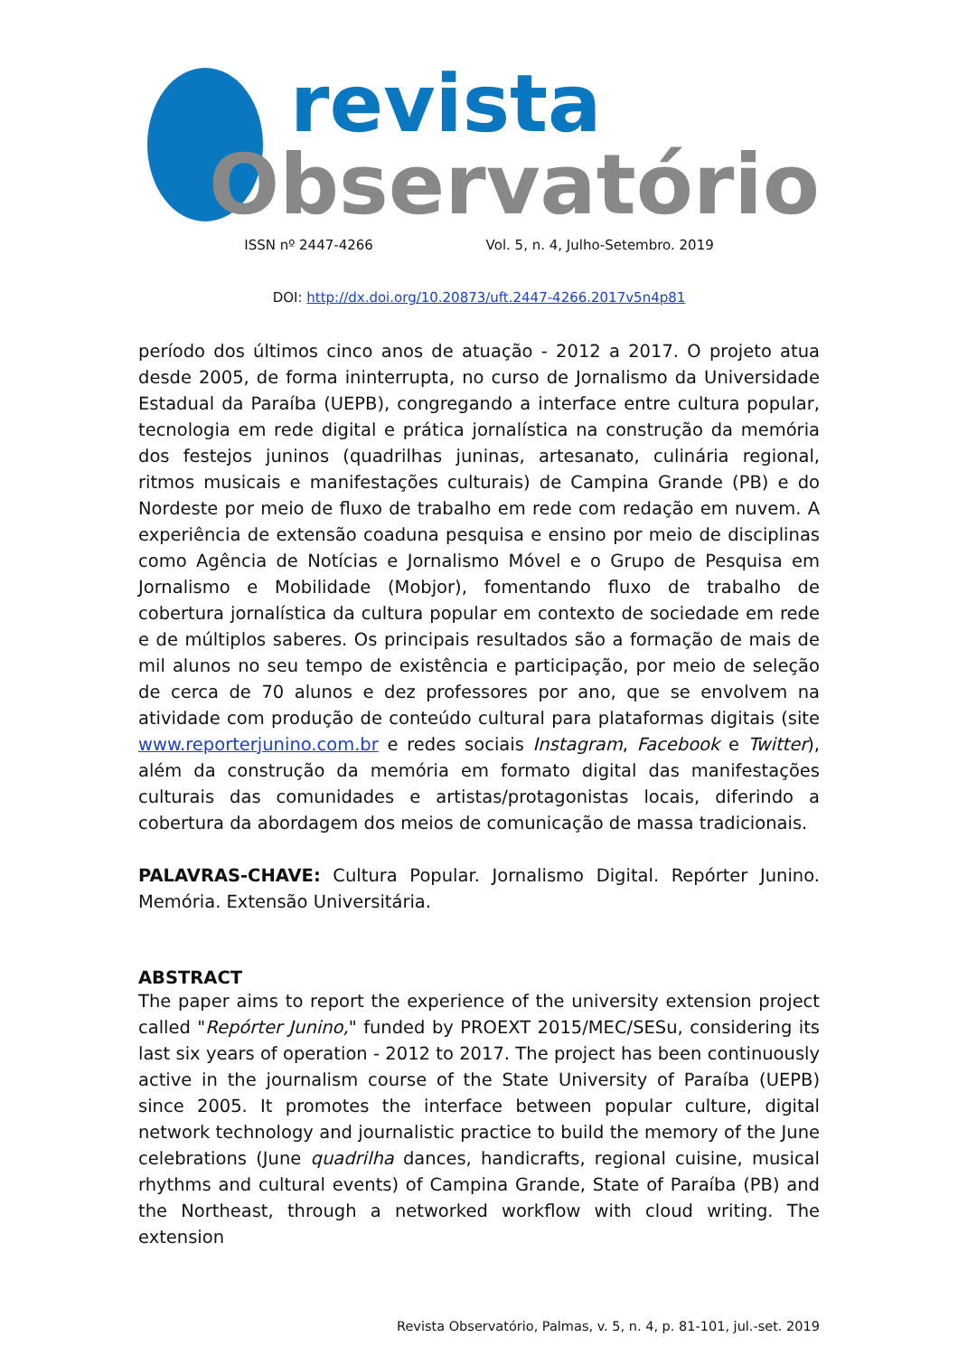revista
Observatório
ISSN nº 2447-4266 Vol. 5, n. 4, Julho-Setembro. 2019
DOI: http://dx.doi.org/10.20873/uft.2447-4266.2017v5n4p81
período dos últimos cinco anos de atuação - 2012 a 2017. O projeto atua desde 2005, de forma ininterrupta, no curso de Jornalismo da Universidade Estadual da Paraíba (UEPB), congregando a interface entre cultura popular, tecnologia em rede digital e prática jornalística na construção da memória dos festejos juninos (quadrilhas juninas, artesanato, culinária regional, ritmos musicais e manifestações culturais) de Campina Grande (PB) e do Nordeste por meio de fluxo de trabalho em rede com redação em nuvem. A experiência de extensão coaduna pesquisa e ensino por meio de disciplinas como Agência de Notícias e Jornalismo Móvel e o Grupo de Pesquisa em Jornalismo e Mobilidade (Mobjor), fomentando fluxo de trabalho de cobertura jornalística da cultura popular em contexto de sociedade em rede e de múltiplos saberes. Os principais resultados são a formação de mais de mil alunos no seu tempo de existência e participação, por meio de seleção de cerca de 70 alunos e dez professores por ano, que se envolvem na atividade com produção de conteúdo cultural para plataformas digitais (site www.reporterjunino.com.br e redes sociais Instagram, Facebook e Twitter), além da construção da memória em formato digital das manifestações culturais das comunidades e artistas/protagonistas locais, diferindo a cobertura da abordagem dos meios de comunicação de massa tradicionais.
PALAVRAS-CHAVE: Cultura Popular. Jornalismo Digital. Repórter Junino. Memória. Extensão Universitária.
ABSTRACT
The paper aims to report the experience of the university extension project called "Repórter Junino," funded by PROEXT 2015/MEC/SESu, considering its last six years of operation - 2012 to 2017. The project has been continuously active in the journalism course of the State University of Paraíba (UEPB) since 2005. It promotes the interface between popular culture, digital network technology and journalistic practice to build the memory of the June celebrations (June quadrilha dances, handicrafts, regional cuisine, musical rhythms and cultural events) of Campina Grande, State of Paraíba (PB) and the Northeast, through a networked workflow with cloud writing. The extension
Revista Observatório, Palmas, v. 5, n. 4, p. 81-101, jul.-set. 2019